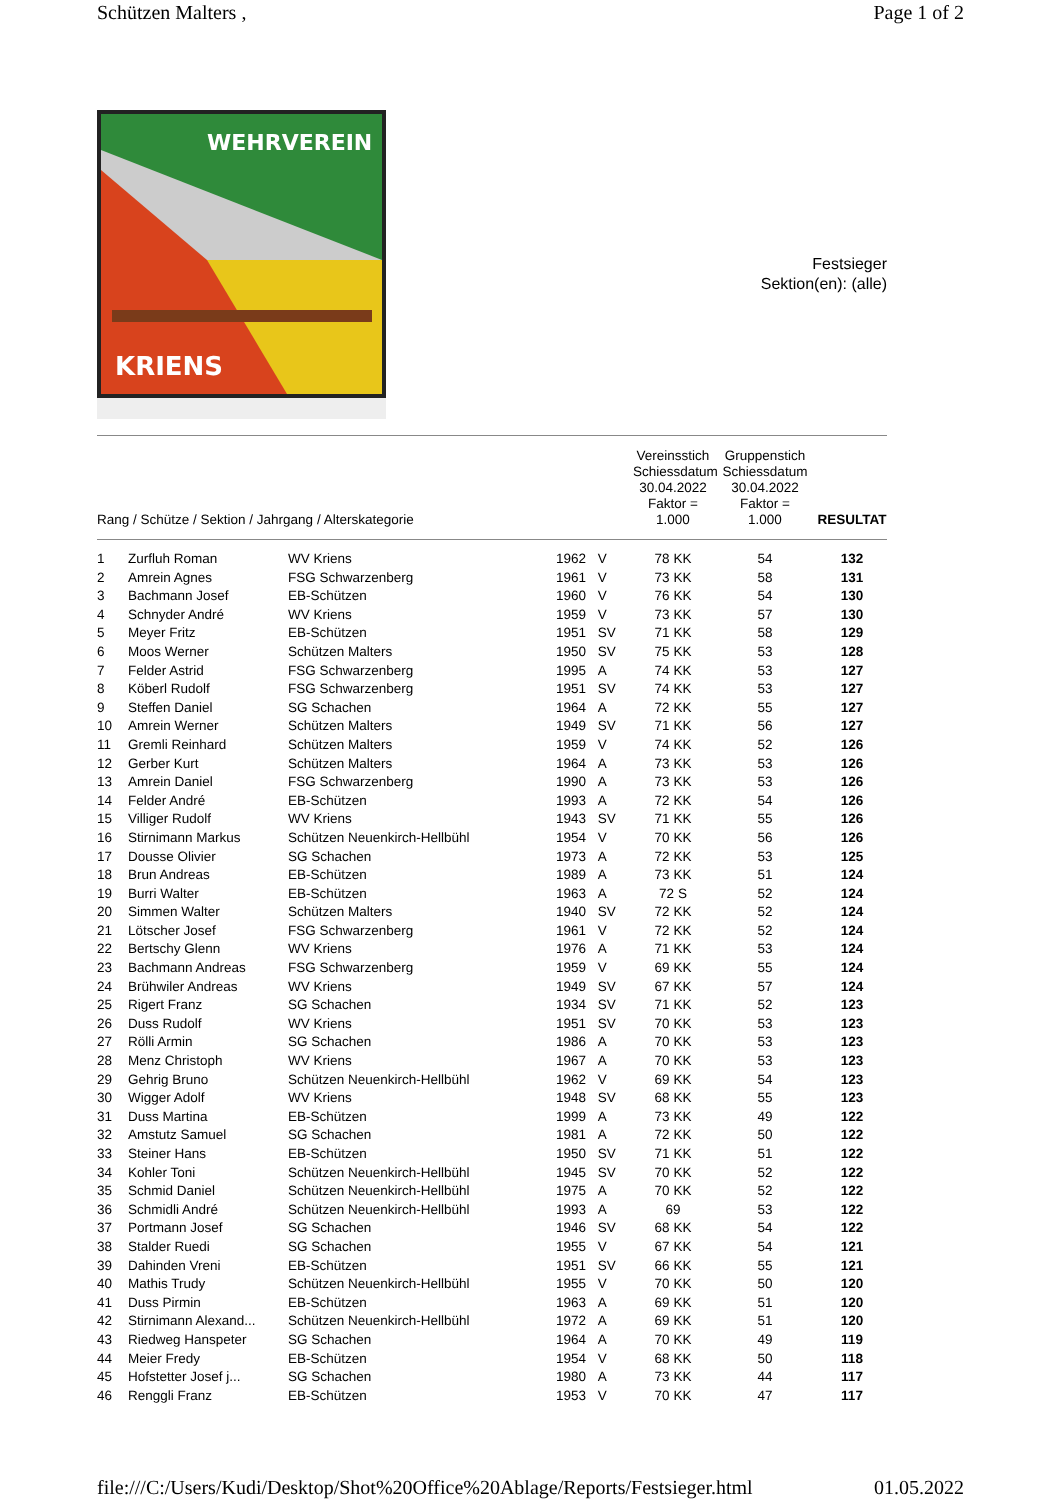Schützen Malters , Page 1 of 2
WEHRVEREIN
KRIENS
Festsieger
Sektion(en): (alle)
| Rang / Schütze / Sektion / Jahrgang / Alterskategorie | | Vereinsstich Schiessdatum 30.04.2022 Faktor = 1.000 | Gruppenstich Schiessdatum 30.04.2022 Faktor = 1.000 | RESULTAT |
| --- | --- | --- | --- | --- |
| 1 | Zurfluh Roman | WV Kriens | 1962 | V | 78 KK | 54 | 132 |
| 2 | Amrein Agnes | FSG Schwarzenberg | 1961 | V | 73 KK | 58 | 131 |
| 3 | Bachmann Josef | EB-Schützen | 1960 | V | 76 KK | 54 | 130 |
| 4 | Schnyder André | WV Kriens | 1959 | V | 73 KK | 57 | 130 |
| 5 | Meyer Fritz | EB-Schützen | 1951 | SV | 71 KK | 58 | 129 |
| 6 | Moos Werner | Schützen Malters | 1950 | SV | 75 KK | 53 | 128 |
| 7 | Felder Astrid | FSG Schwarzenberg | 1995 | A | 74 KK | 53 | 127 |
| 8 | Köberl Rudolf | FSG Schwarzenberg | 1951 | SV | 74 KK | 53 | 127 |
| 9 | Steffen Daniel | SG Schachen | 1964 | A | 72 KK | 55 | 127 |
| 10 | Amrein Werner | Schützen Malters | 1949 | SV | 71 KK | 56 | 127 |
| 11 | Gremli Reinhard | Schützen Malters | 1959 | V | 74 KK | 52 | 126 |
| 12 | Gerber Kurt | Schützen Malters | 1964 | A | 73 KK | 53 | 126 |
| 13 | Amrein Daniel | FSG Schwarzenberg | 1990 | A | 73 KK | 53 | 126 |
| 14 | Felder André | EB-Schützen | 1993 | A | 72 KK | 54 | 126 |
| 15 | Villiger Rudolf | WV Kriens | 1943 | SV | 71 KK | 55 | 126 |
| 16 | Stirnimann Markus | Schützen Neuenkirch-Hellbühl | 1954 | V | 70 KK | 56 | 126 |
| 17 | Dousse Olivier | SG Schachen | 1973 | A | 72 KK | 53 | 125 |
| 18 | Brun Andreas | EB-Schützen | 1989 | A | 73 KK | 51 | 124 |
| 19 | Burri Walter | EB-Schützen | 1963 | A | 72 S | 52 | 124 |
| 20 | Simmen Walter | Schützen Malters | 1940 | SV | 72 KK | 52 | 124 |
| 21 | Lötscher Josef | FSG Schwarzenberg | 1961 | V | 72 KK | 52 | 124 |
| 22 | Bertschy Glenn | WV Kriens | 1976 | A | 71 KK | 53 | 124 |
| 23 | Bachmann Andreas | FSG Schwarzenberg | 1959 | V | 69 KK | 55 | 124 |
| 24 | Brühwiler Andreas | WV Kriens | 1949 | SV | 67 KK | 57 | 124 |
| 25 | Rigert Franz | SG Schachen | 1934 | SV | 71 KK | 52 | 123 |
| 26 | Duss Rudolf | WV Kriens | 1951 | SV | 70 KK | 53 | 123 |
| 27 | Rölli Armin | SG Schachen | 1986 | A | 70 KK | 53 | 123 |
| 28 | Menz Christoph | WV Kriens | 1967 | A | 70 KK | 53 | 123 |
| 29 | Gehrig Bruno | Schützen Neuenkirch-Hellbühl | 1962 | V | 69 KK | 54 | 123 |
| 30 | Wigger Adolf | WV Kriens | 1948 | SV | 68 KK | 55 | 123 |
| 31 | Duss Martina | EB-Schützen | 1999 | A | 73 KK | 49 | 122 |
| 32 | Amstutz Samuel | SG Schachen | 1981 | A | 72 KK | 50 | 122 |
| 33 | Steiner Hans | EB-Schützen | 1950 | SV | 71 KK | 51 | 122 |
| 34 | Kohler Toni | Schützen Neuenkirch-Hellbühl | 1945 | SV | 70 KK | 52 | 122 |
| 35 | Schmid Daniel | Schützen Neuenkirch-Hellbühl | 1975 | A | 70 KK | 52 | 122 |
| 36 | Schmidli André | Schützen Neuenkirch-Hellbühl | 1993 | A | 69 | 53 | 122 |
| 37 | Portmann Josef | SG Schachen | 1946 | SV | 68 KK | 54 | 122 |
| 38 | Stalder Ruedi | SG Schachen | 1955 | V | 67 KK | 54 | 121 |
| 39 | Dahinden Vreni | EB-Schützen | 1951 | SV | 66 KK | 55 | 121 |
| 40 | Mathis Trudy | Schützen Neuenkirch-Hellbühl | 1955 | V | 70 KK | 50 | 120 |
| 41 | Duss Pirmin | EB-Schützen | 1963 | A | 69 KK | 51 | 120 |
| 42 | Stirnimann Alexand... | Schützen Neuenkirch-Hellbühl | 1972 | A | 69 KK | 51 | 120 |
| 43 | Riedweg Hanspeter | SG Schachen | 1964 | A | 70 KK | 49 | 119 |
| 44 | Meier Fredy | EB-Schützen | 1954 | V | 68 KK | 50 | 118 |
| 45 | Hofstetter Josef j... | SG Schachen | 1980 | A | 73 KK | 44 | 117 |
| 46 | Renggli Franz | EB-Schützen | 1953 | V | 70 KK | 47 | 117 |
file:///C:/Users/Kudi/Desktop/Shot%20Office%20Ablage/Reports/Festsieger.html 01.05.2022